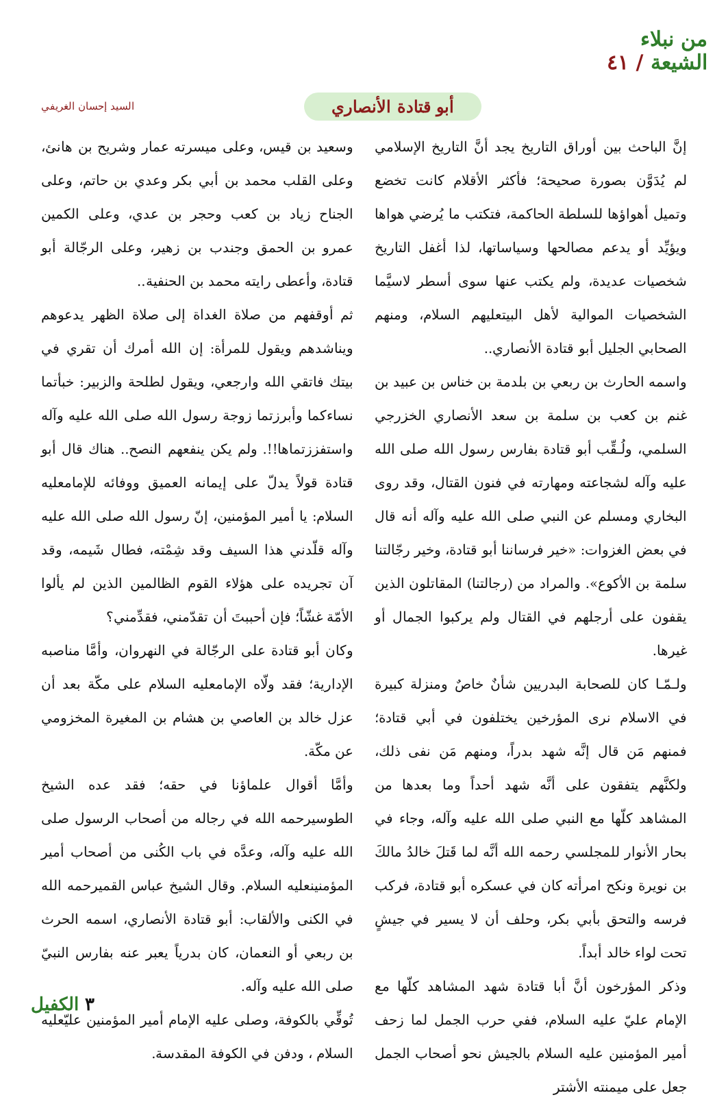من نبلاء
الشيعة / ٤١
أبو قتادة الأنصاري
السيد إحسان الغريفي
إنَّ الباحث بين أوراق التاريخ يجد أنَّ التاريخ الإسلامي لم يُدَوَّن بصورة صحيحة؛ فأكثر الأقلام كانت تخضع وتميل أهواؤها للسلطة الحاكمة، فتكتب ما يُرضي هواها ويؤيِّد أو يدعم مصالحها وسياساتها، لذا أغفل التاريخ شخصيات عديدة، ولم يكتب عنها سوى أسطر لاسيَّما الشخصيات الموالية لأهل البيتعليهم السلام، ومنهم الصحابي الجليل أبو قتادة الأنصاري..
واسمه الحارث بن ربعي بن بلدمة بن خناس بن عبيد بن غنم بن كعب بن سلمة بن سعد الأنصاري الخزرجي السلمي، ولُـقِّب أبو قتادة بفارس رسول الله صلى الله عليه وآله لشجاعته ومهارته في فنون القتال، وقد روى البخاري ومسلم عن النبي صلى الله عليه وآله أنه قال في بعض الغزوات: «خير فرساننا أبو قتادة، وخير رجّالتنا سلمة بن الأكوع». والمراد من (رجالتنا) المقاتلون الذين يقفون على أرجلهم في القتال ولم يركبوا الجمال أو غيرها.
ولـمّـا كان للصحابة البدريين شأنٌ خاصٌ ومنزلة كبيرة في الاسلام نرى المؤرخين يختلفون في أبي قتادة؛ فمنهم مَن قال إنَّه شهد بدراً، ومنهم مَن نفى ذلك، ولكنَّهم يتفقون على أنَّه شهد أحداً وما بعدها من المشاهد كلّها مع النبي صلى الله عليه وآله، وجاء في بحار الأنوار للمجلسي رحمه الله أنَّه لما قَتلَ خالدُ مالكَ بن نويرة ونكح امرأته كان في عسكره أبو قتادة، فركب فرسه والتحق بأبي بكر، وحلف أن لا يسير في جيشٍ تحت لواء خالد أبداً.
وذكر المؤرخون أنَّ أبا قتادة شهد المشاهد كلّها مع الإمام عليّ عليه السلام، ففي حرب الجمل لما زحف أمير المؤمنين عليه السلام بالجيش نحو أصحاب الجمل جعل على ميمنته الأشتر
وسعيد بن قيس، وعلى ميسرته عمار وشريح بن هانئ، وعلى القلب محمد بن أبي بكر وعدي بن حاتم، وعلى الجناح زياد بن كعب وحجر بن عدي، وعلى الكمين عمرو بن الحمق وجندب بن زهير، وعلى الرجّالة أبو قتادة، وأعطى رايته محمد بن الحنفية..
ثم أوقفهم من صلاة الغداة إلى صلاة الظهر يدعوهم ويناشدهم ويقول للمرأة: إن الله أمرك أن تقري في بيتك فاتقي الله وارجعي، ويقول لطلحة والزبير: خبأتما نساءكما وأبرزتما زوجة رسول الله صلى الله عليه وآله واستفززتماها!!. ولم يكن ينفعهم النصح.. هناك قال أبو قتادة قولاً يدلّ على إيمانه العميق ووفائه للإمامعليه السلام: يا أمير المؤمنين، إنّ رسول الله صلى الله عليه وآله قلّدني هذا السيف وقد شِمْته، فطال شَيمه، وقد آن تجريده على هؤلاء القوم الظالمين الذين لم يألوا الأمّة غشّاً؛ فإن أحببتَ أن تقدّمني، فقدِّمني؟
وكان أبو قتادة على الرجّالة في النهروان، وأمَّا مناصبه الإدارية؛ فقد ولّاه الإمامعليه السلام على مكّة بعد أن عزل خالد بن العاصي بن هشام بن المغيرة المخزومي عن مكّة.
وأمَّا أقوال علماؤنا في حقه؛ فقد عده الشيخ الطوسيرحمه الله في رجاله من أصحاب الرسول صلى الله عليه وآله، وعدَّه في باب الكُنى من أصحاب أمير المؤمنينعليه السلام. وقال الشيخ عباس القميرحمه الله في الكنى والألقاب: أبو قتادة الأنصاري، اسمه الحرث بن ربعي أو النعمان، كان بدرياً يعبر عنه بفارس النبيّ صلى الله عليه وآله.
تُوفِّي بالكوفة، وصلى عليه الإمام أمير المؤمنين عليّعليه السلام ، ودفن في الكوفة المقدسة.
٣ الكفيل